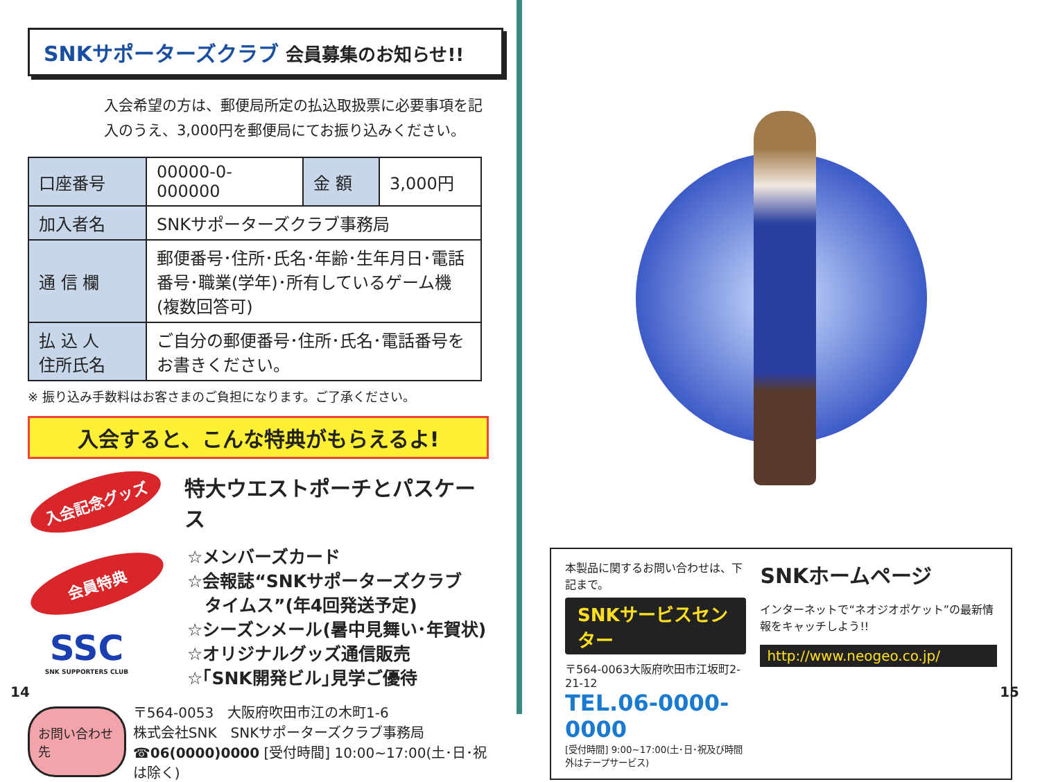SNKサポーターズクラブ 会員募集のお知らせ!!
入会希望の方は、郵便局所定の払込取扱票に必要事項を記入のうえ、3,000円を郵便局にてお振り込みください。
| 口座番号 | 00000-0-000000 | 金 額 | 3,000円 |
| 加入者名 | SNKサポーターズクラブ事務局 | | |
| 通 信 欄 | 郵便番号･住所･氏名･年齢･生年月日･電話番号･職業(学年)･所有しているゲーム機(複数回答可) | | |
| 払 込 人 住所氏名 | ご自分の郵便番号･住所･氏名･電話番号をお書きください。 | | |
※ 振り込み手数料はお客さまのご負担になります。ご了承ください。
入会すると、こんな特典がもらえるよ!
入会記念グッズ
特大ウエストポーチとパスケース
会員特典
SSC
SNK SUPPORTERS CLUB
☆メンバーズカード
☆会報誌“SNKサポーターズクラブ
　タイムス”(年4回発送予定)
☆シーズンメール(暑中見舞い･年賀状)
☆オリジナルグッズ通信販売
☆｢SNK開発ビル｣見学ご優待
お問い合わせ先
〒564-0053　大阪府吹田市江の木町1-6
株式会社SNK　SNKサポーターズクラブ事務局
☎06(0000)0000 [受付時間] 10:00~17:00(土･日･祝は除く)
14
本製品に関するお問い合わせは、下記まで。
SNKサービスセンター
〒564-0063大阪府吹田市江坂町2-21-12
TEL.06-0000-0000
[受付時間] 9:00~17:00(土･日･祝及び時間外はテープサービス)
SNKホームページ
インターネットで“ネオジオポケット”の最新情報をキャッチしよう!!
http://www.neogeo.co.jp/
15